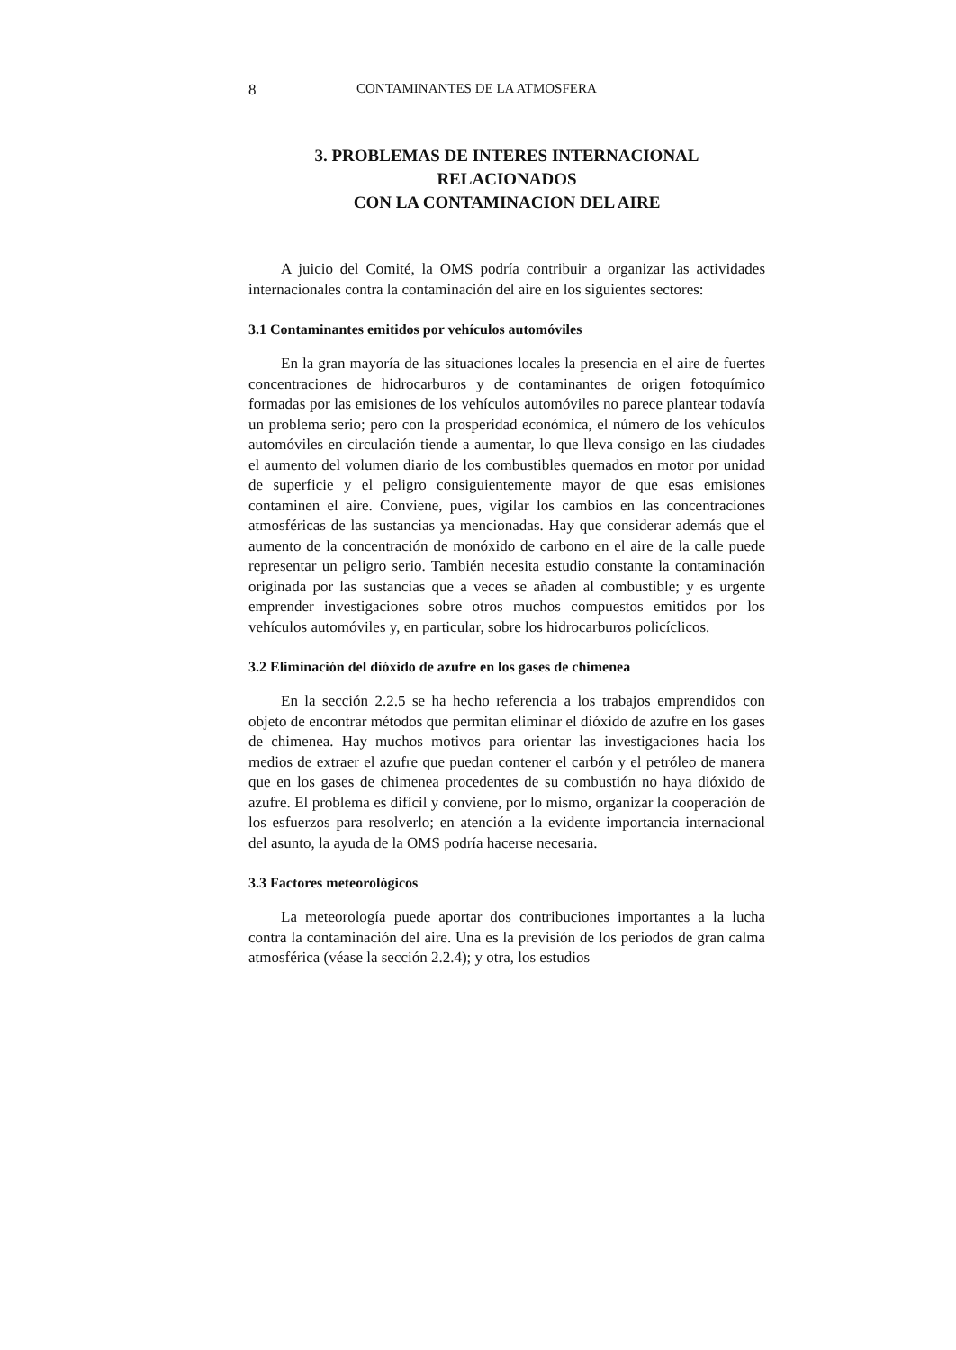8 CONTAMINANTES DE LA ATMOSFERA
3. PROBLEMAS DE INTERES INTERNACIONAL RELACIONADOS
CON LA CONTAMINACION DEL AIRE
A juicio del Comité, la OMS podría contribuir a organizar las actividades internacionales contra la contaminación del aire en los siguientes sectores:
3.1 Contaminantes emitidos por vehículos automóviles
En la gran mayoría de las situaciones locales la presencia en el aire de fuertes concentraciones de hidrocarburos y de contaminantes de origen fotoquímico formadas por las emisiones de los vehículos automóviles no parece plantear todavía un problema serio; pero con la prosperidad económica, el número de los vehículos automóviles en circulación tiende a aumentar, lo que lleva consigo en las ciudades el aumento del volumen diario de los combustibles quemados en motor por unidad de superficie y el peligro consiguientemente mayor de que esas emisiones contaminen el aire. Conviene, pues, vigilar los cambios en las concentraciones atmosféricas de las sustancias ya mencionadas. Hay que considerar además que el aumento de la concentración de monóxido de carbono en el aire de la calle puede representar un peligro serio. También necesita estudio constante la contaminación originada por las sustancias que a veces se añaden al combustible; y es urgente emprender investigaciones sobre otros muchos compuestos emitidos por los vehículos automóviles y, en particular, sobre los hidrocarburos policíclicos.
3.2 Eliminación del dióxido de azufre en los gases de chimenea
En la sección 2.2.5 se ha hecho referencia a los trabajos emprendidos con objeto de encontrar métodos que permitan eliminar el dióxido de azufre en los gases de chimenea. Hay muchos motivos para orientar las investigaciones hacia los medios de extraer el azufre que puedan contener el carbón y el petróleo de manera que en los gases de chimenea procedentes de su combustión no haya dióxido de azufre. El problema es difícil y conviene, por lo mismo, organizar la cooperación de los esfuerzos para resolverlo; en atención a la evidente importancia internacional del asunto, la ayuda de la OMS podría hacerse necesaria.
3.3 Factores meteorológicos
La meteorología puede aportar dos contribuciones importantes a la lucha contra la contaminación del aire. Una es la previsión de los periodos de gran calma atmosférica (véase la sección 2.2.4); y otra, los estudios